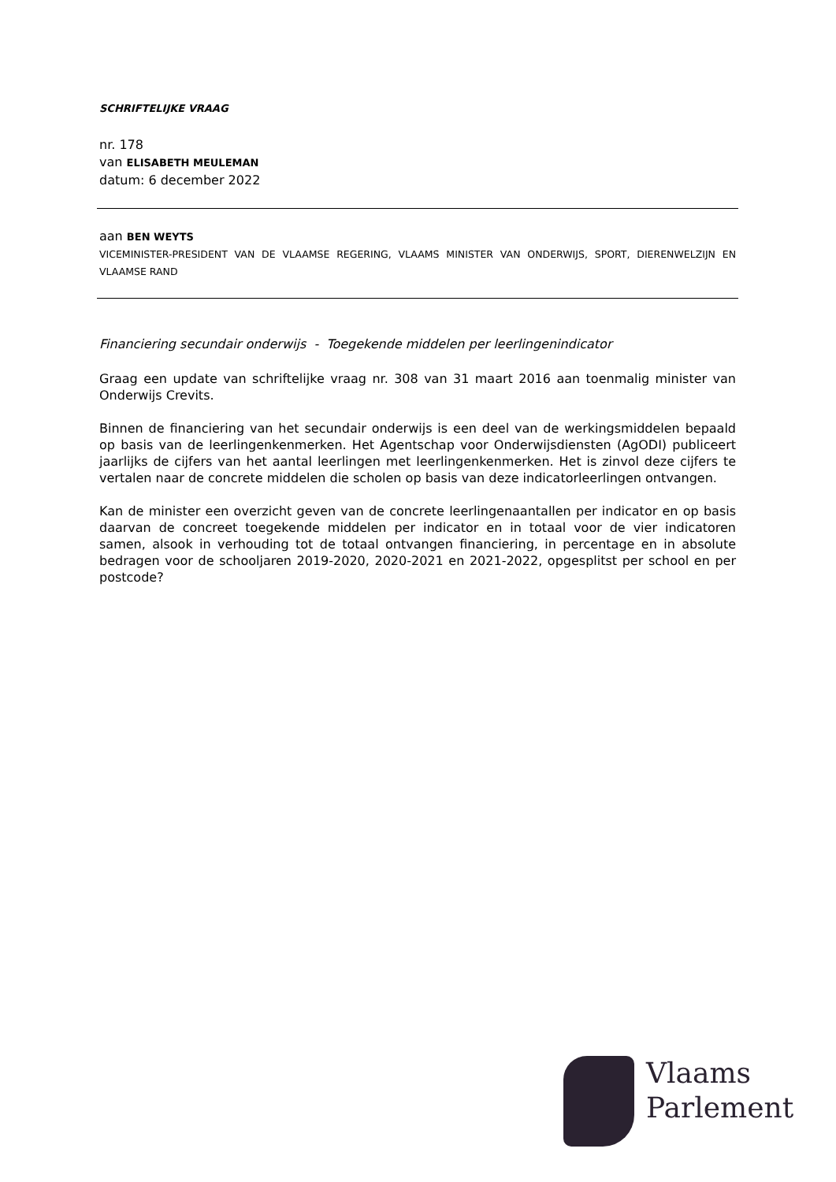SCHRIFTELIJKE VRAAG
nr. 178
van ELISABETH MEULEMAN
datum: 6 december 2022
aan BEN WEYTS
VICEMINISTER-PRESIDENT VAN DE VLAAMSE REGERING, VLAAMS MINISTER VAN ONDERWIJS, SPORT, DIERENWELZIJN EN VLAAMSE RAND
Financiering secundair onderwijs - Toegekende middelen per leerlingenindicator
Graag een update van schriftelijke vraag nr. 308 van 31 maart 2016 aan toenmalig minister van Onderwijs Crevits.
Binnen de financiering van het secundair onderwijs is een deel van de werkingsmiddelen bepaald op basis van de leerlingenkenmerken. Het Agentschap voor Onderwijsdiensten (AgODI) publiceert jaarlijks de cijfers van het aantal leerlingen met leerlingenkenmerken. Het is zinvol deze cijfers te vertalen naar de concrete middelen die scholen op basis van deze indicatorleerlingen ontvangen.
Kan de minister een overzicht geven van de concrete leerlingenaantallen per indicator en op basis daarvan de concreet toegekende middelen per indicator en in totaal voor de vier indicatoren samen, alsook in verhouding tot de totaal ontvangen financiering, in percentage en in absolute bedragen voor de schooljaren 2019-2020, 2020-2021 en 2021-2022, opgesplitst per school en per postcode?
Vlaams
Parlement